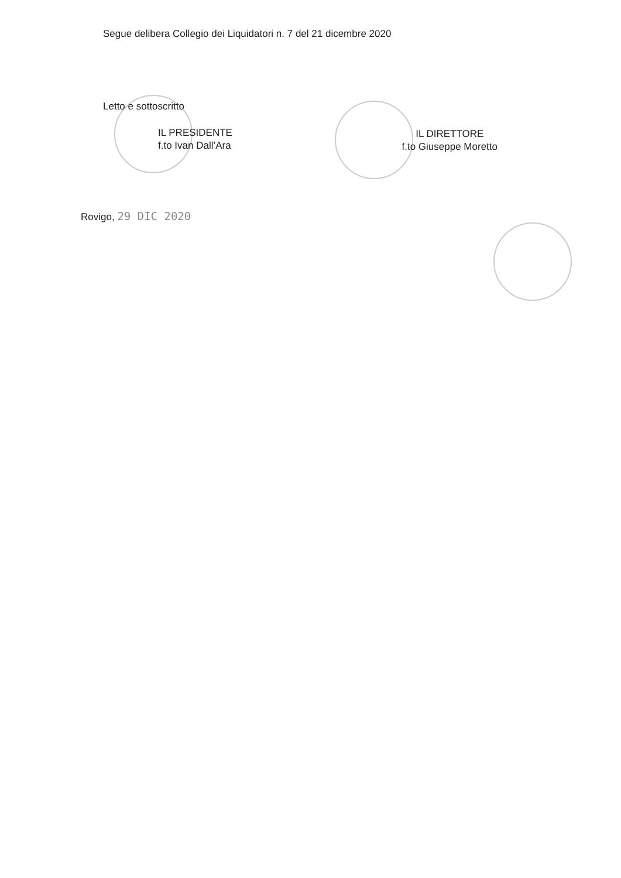Segue delibera Collegio dei Liquidatori n. 7 del 21 dicembre 2020
Letto e sottoscritto
IL PRESIDENTE
f.to Ivan Dall’Ara
IL DIRETTORE
f.to Giuseppe Moretto
Rovigo, 29 DIC 2020